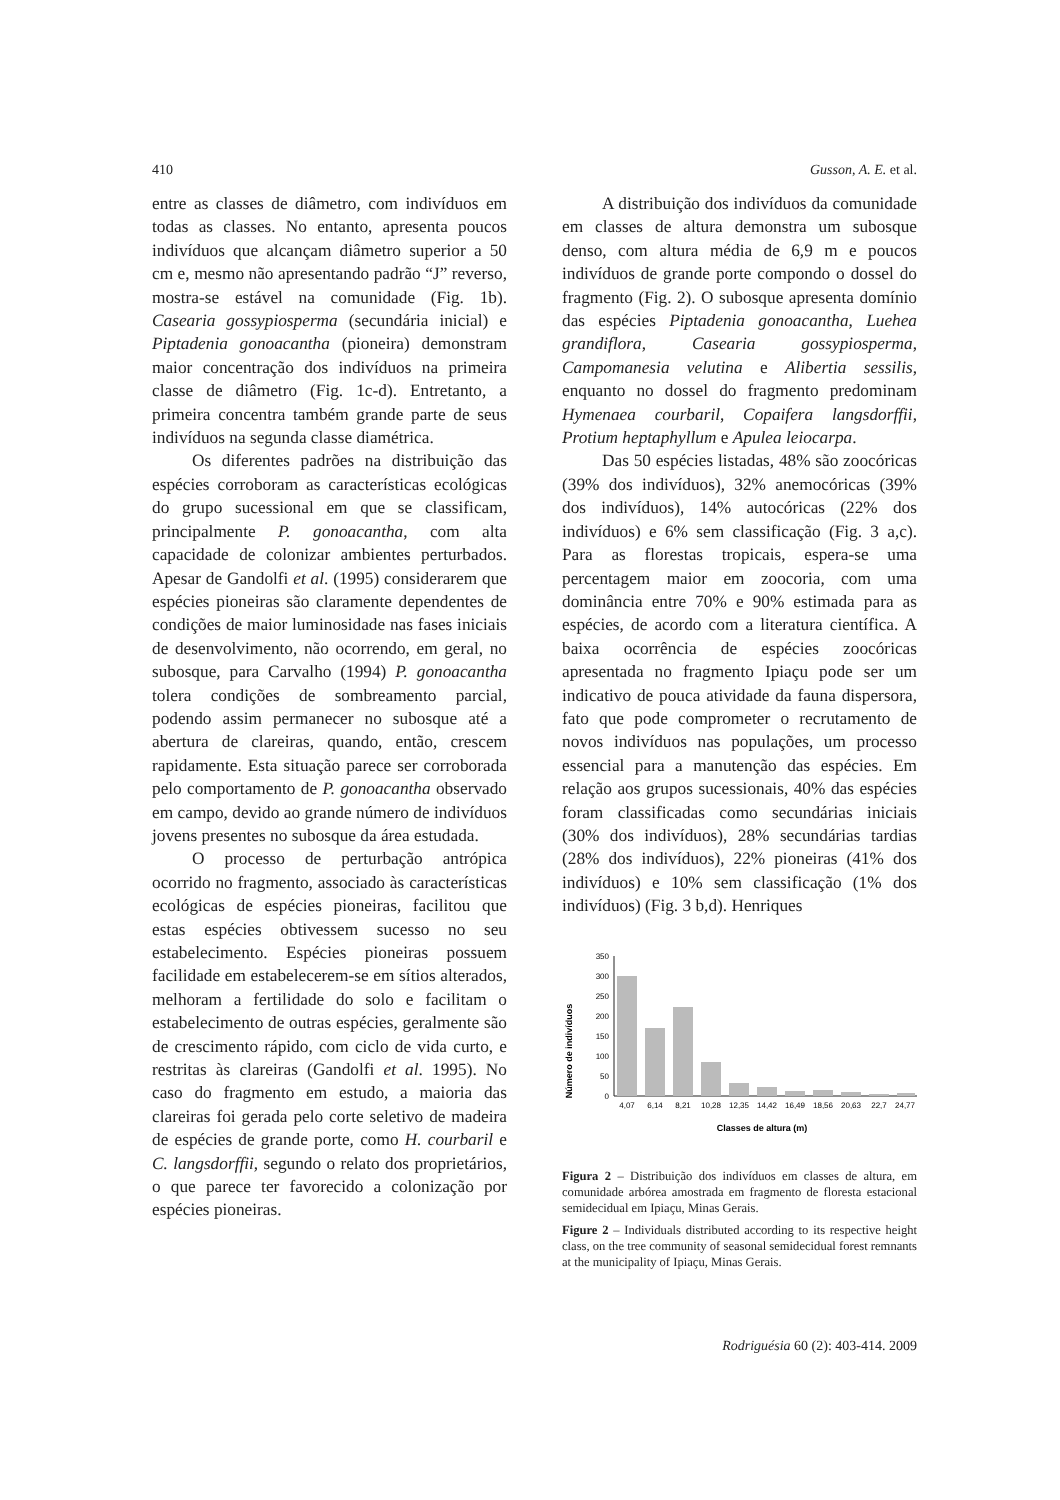410 Gusson, A. E. et al.
entre as classes de diâmetro, com indivíduos em todas as classes. No entanto, apresenta poucos indivíduos que alcançam diâmetro superior a 50 cm e, mesmo não apresentando padrão “J” reverso, mostra-se estável na comunidade (Fig. 1b). Casearia gossypiosperma (secundária inicial) e Piptadenia gonoacantha (pioneira) demonstram maior concentração dos indivíduos na primeira classe de diâmetro (Fig. 1c-d). Entretanto, a primeira concentra também grande parte de seus indivíduos na segunda classe diamétrica.
Os diferentes padrões na distribuição das espécies corroboram as características ecológicas do grupo sucessional em que se classificam, principalmente P. gonoacantha, com alta capacidade de colonizar ambientes perturbados. Apesar de Gandolfi et al. (1995) considerarem que espécies pioneiras são claramente dependentes de condições de maior luminosidade nas fases iniciais de desenvolvimento, não ocorrendo, em geral, no subosque, para Carvalho (1994) P. gonoacantha tolera condições de sombreamento parcial, podendo assim permanecer no subosque até a abertura de clareiras, quando, então, crescem rapidamente. Esta situação parece ser corroborada pelo comportamento de P. gonoacantha observado em campo, devido ao grande número de indivíduos jovens presentes no subosque da área estudada.
O processo de perturbação antrópica ocorrido no fragmento, associado às características ecológicas de espécies pioneiras, facilitou que estas espécies obtivessem sucesso no seu estabelecimento. Espécies pioneiras possuem facilidade em estabelecerem-se em sítios alterados, melhoram a fertilidade do solo e facilitam o estabelecimento de outras espécies, geralmente são de crescimento rápido, com ciclo de vida curto, e restritas às clareiras (Gandolfi et al. 1995). No caso do fragmento em estudo, a maioria das clareiras foi gerada pelo corte seletivo de madeira de espécies de grande porte, como H. courbaril e C. langsdorffii, segundo o relato dos proprietários, o que parece ter favorecido a colonização por espécies pioneiras.
A distribuição dos indivíduos da comunidade em classes de altura demonstra um subosque denso, com altura média de 6,9 m e poucos indivíduos de grande porte compondo o dossel do fragmento (Fig. 2). O subosque apresenta domínio das espécies Piptadenia gonoacantha, Luehea grandiflora, Casearia gossypiosperma, Campomanesia velutina e Alibertia sessilis, enquanto no dossel do fragmento predominam Hymenaea courbaril, Copaifera langsdorffii, Protium heptaphyllum e Apulea leiocarpa.
Das 50 espécies listadas, 48% são zoocóricas (39% dos indivíduos), 32% anemocóricas (39% dos indivíduos), 14% autocóricas (22% dos indivíduos) e 6% sem classificação (Fig. 3 a,c). Para as florestas tropicais, espera-se uma percentagem maior em zoocoria, com uma dominância entre 70% e 90% estimada para as espécies, de acordo com a literatura científica. A baixa ocorrência de espécies zoocóricas apresentada no fragmento Ipiaçu pode ser um indicativo de pouca atividade da fauna dispersora, fato que pode comprometer o recrutamento de novos indivíduos nas populações, um processo essencial para a manutenção das espécies. Em relação aos grupos sucessionais, 40% das espécies foram classificadas como secundárias iniciais (30% dos indivíduos), 28% secundárias tardias (28% dos indivíduos), 22% pioneiras (41% dos indivíduos) e 10% sem classificação (1% dos indivíduos) (Fig. 3 b,d). Henriques
Número de indivíduos
350
300
250
200
150
100
50
0
4,07
6,14
8,21
10,28
12,35
14,42
16,49
18,56
20,63
22,7
24,77
Classes de altura (m)
Figura 2 – Distribuição dos indivíduos em classes de altura, em comunidade arbórea amostrada em fragmento de floresta estacional semidecidual em Ipiaçu, Minas Gerais.
Figure 2 – Individuals distributed according to its respective height class, on the tree community of seasonal semidecidual forest remnants at the municipality of Ipiaçu, Minas Gerais.
Rodriguésia 60 (2): 403-414. 2009